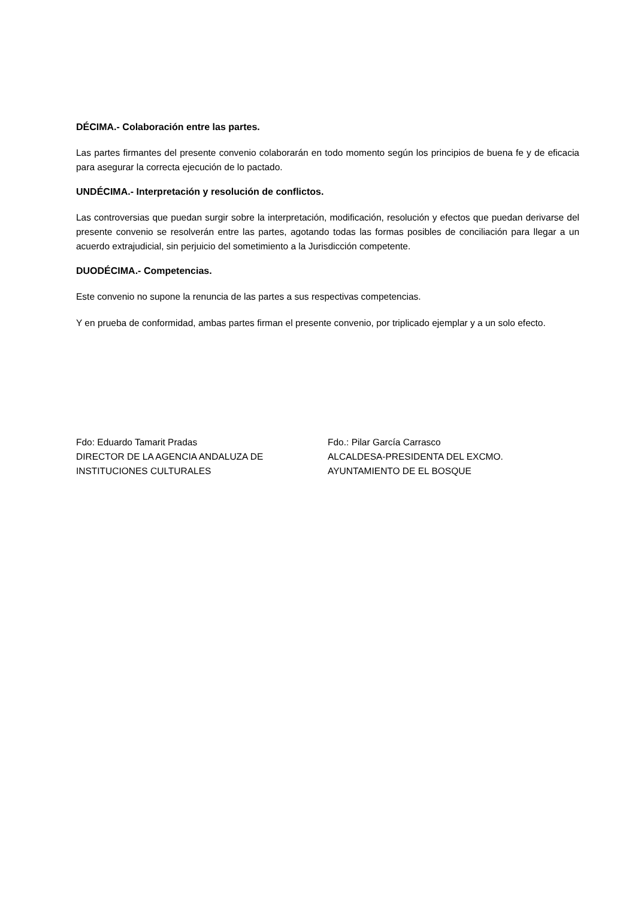DÉCIMA.- Colaboración entre las partes.
Las partes firmantes del presente convenio colaborarán en todo momento según los principios de buena fe y de eficacia para asegurar la correcta ejecución de lo pactado.
UNDÉCIMA.- Interpretación y resolución de conflictos.
Las controversias que puedan surgir sobre la interpretación, modificación, resolución y efectos que puedan derivarse del presente convenio se resolverán entre las partes, agotando todas las formas posibles de conciliación para llegar a un acuerdo extrajudicial, sin perjuicio del sometimiento a la Jurisdicción competente.
DUODÉCIMA.- Competencias.
Este convenio no supone la renuncia de las partes a sus respectivas competencias.
Y en prueba de conformidad, ambas partes firman el presente convenio, por triplicado ejemplar y a un solo efecto.
Fdo: Eduardo Tamarit Pradas
DIRECTOR DE LA AGENCIA ANDALUZA DE
INSTITUCIONES CULTURALES
Fdo.: Pilar García Carrasco
ALCALDESA-PRESIDENTA DEL EXCMO.
AYUNTAMIENTO DE EL BOSQUE